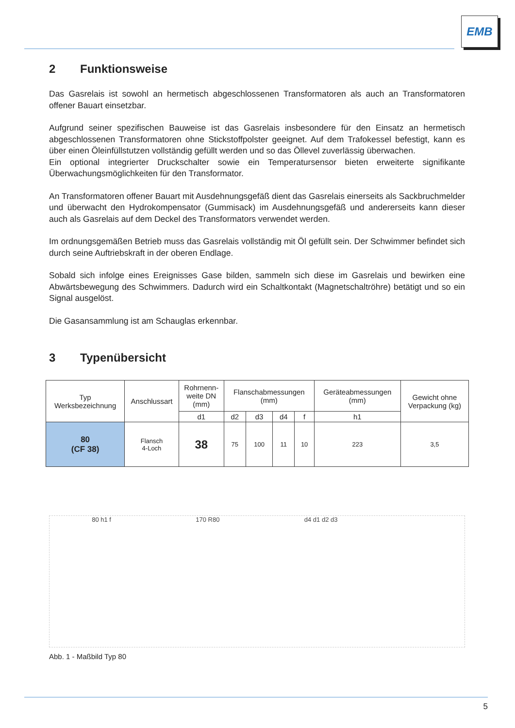EMB
2 Funktionsweise
Das Gasrelais ist sowohl an hermetisch abgeschlossenen Transformatoren als auch an Transforma­toren offener Bauart einsetzbar.
Aufgrund seiner spezifischen Bauweise ist das Gasrelais insbesondere für den Einsatz an herme­tisch abgeschlossenen Transformatoren ohne Stickstoffpolster geeignet. Auf dem Trafokessel be­festigt, kann es über einen Öleinfüllstutzen vollständig gefüllt werden und so das Öllevel zuverlässig überwachen.
Ein optional integrierter Druckschalter sowie ein Temperatursensor bieten erweiterte signifikante Überwachungsmöglichkeiten für den Transformator.
An Transformatoren offener Bauart mit Ausdehnungsgefäß dient das Gasrelais einerseits als Sack­bruchmelder und überwacht den Hydrokompensator (Gummisack) im Ausdehnungsgefäß und an­dererseits kann dieser auch als Gasrelais auf dem Deckel des Transformators verwendet werden.
Im ordnungsgemäßen Betrieb muss das Gasrelais vollständig mit Öl gefüllt sein. Der Schwimmer befindet sich durch seine Auftriebskraft in der oberen Endlage.
Sobald sich infolge eines Ereignisses Gase bilden, sammeln sich diese im Gasrelais und bewirken eine Abwärtsbewegung des Schwimmers. Dadurch wird ein Schaltkontakt (Magnetschaltröhre) be­tätigt und so ein Signal ausgelöst.
Die Gasansammlung ist am Schauglas erkennbar.
3 Typenübersicht
| Typ Werksbezeichnung | Anschlussart | Rohrnenn- weite DN (mm) | Flanschabmessungen (mm) | | | | Geräteabmessungen (mm) | Gewicht ohne Verpackung (kg) |
| --- | --- | --- | --- | --- | --- | --- | --- | --- |
| | | d1 | d2 | d3 | d4 | f | h1 | |
| 80 (CF 38) | Flansch 4-Loch | 38 | 75 | 100 | 11 | 10 | 223 | 3,5 |
80 h1 f 170 R80 d4 d1 d2 d3
Abb. 1 - Maßbild Typ 80
5